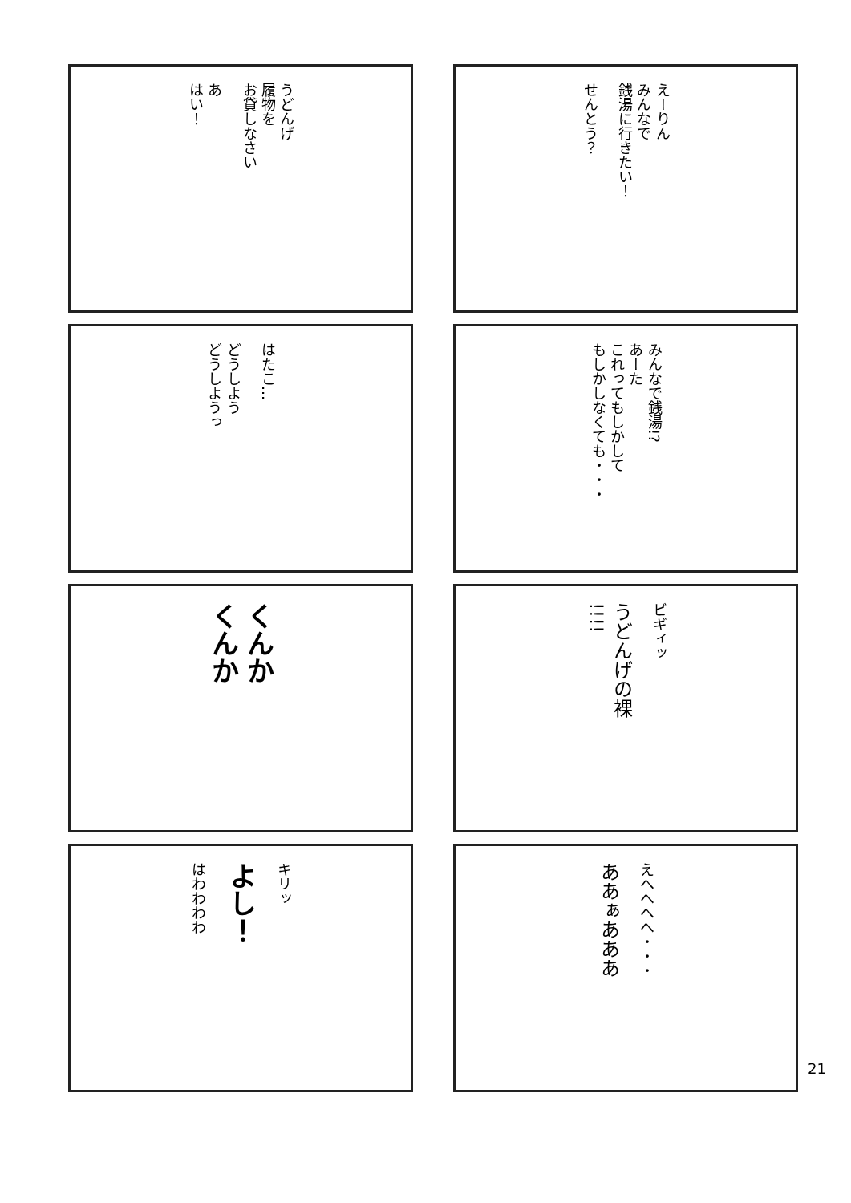あ
はい！
うどんげ
履物を
お貸しなさい
せんとう？
えーりん
みんなで
銭湯に行きたい！
どうしよう
どうしようっ
はたこ…
みんなで銭湯!?
あーた
これってもしかして
もしかしなくても・・・
くんか
くんか
うどんげの裸
!!!!
ビギィッ
はわわわわ
よし！
キリッ
ああぁあああ
えへへへへ・・・
21